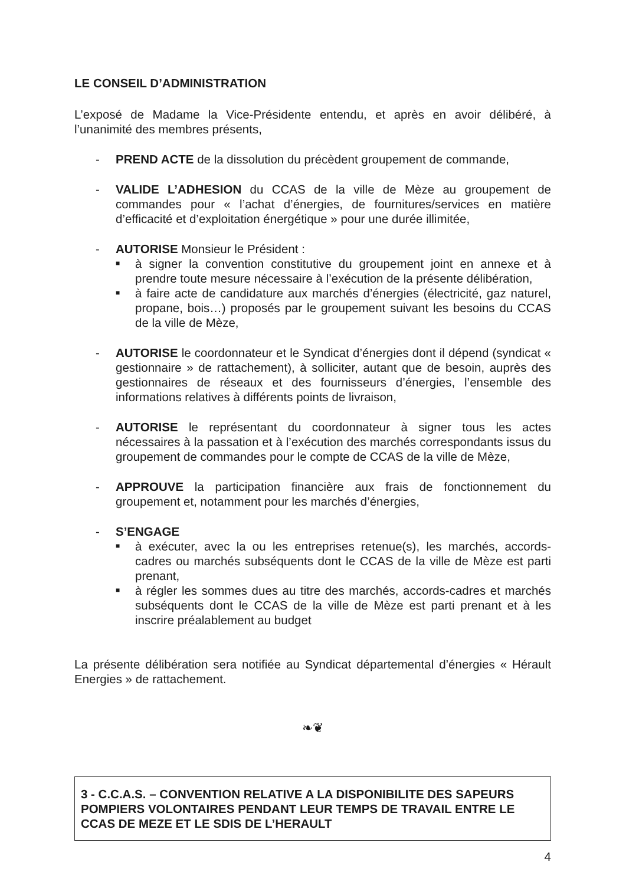LE CONSEIL D’ADMINISTRATION
L’exposé de Madame la Vice-Présidente entendu, et après en avoir délibéré, à l’unanimité des membres présents,
- PREND ACTE de la dissolution du précèdent groupement de commande,
- VALIDE L’ADHESION du CCAS de la ville de Mèze au groupement de commandes pour « l’achat d’énergies, de fournitures/services en matière d’efficacité et d’exploitation énergétique » pour une durée illimitée,
- AUTORISE Monsieur le Président :
■
à signer la convention constitutive du groupement joint en annexe et à prendre toute mesure nécessaire à l’exécution de la présente délibération,
■
à faire acte de candidature aux marchés d’énergies (électricité, gaz naturel, propane, bois…) proposés par le groupement suivant les besoins du CCAS de la ville de Mèze,
- AUTORISE le coordonnateur et le Syndicat d’énergies dont il dépend (syndicat « gestionnaire » de rattachement), à solliciter, autant que de besoin, auprès des gestionnaires de réseaux et des fournisseurs d’énergies, l’ensemble des informations relatives à différents points de livraison,
- AUTORISE le représentant du coordonnateur à signer tous les actes nécessaires à la passation et à l’exécution des marchés correspondants issus du groupement de commandes pour le compte de CCAS de la ville de Mèze,
- APPROUVE la participation financière aux frais de fonctionnement du groupement et, notamment pour les marchés d’énergies,
- S’ENGAGE
■
à exécuter, avec la ou les entreprises retenue(s), les marchés, accords-cadres ou marchés subséquents dont le CCAS de la ville de Mèze est parti prenant,
■
à régler les sommes dues au titre des marchés, accords-cadres et marchés subséquents dont le CCAS de la ville de Mèze est parti prenant et à les inscrire préalablement au budget
La présente délibération sera notifiée au Syndicat départemental d’énergies « Hérault Energies » de rattachement.
❧❦
3 - C.C.A.S. – CONVENTION RELATIVE A LA DISPONIBILITE DES SAPEURS POMPIERS VOLONTAIRES PENDANT LEUR TEMPS DE TRAVAIL ENTRE LE CCAS DE MEZE ET LE SDIS DE L’HERAULT
4